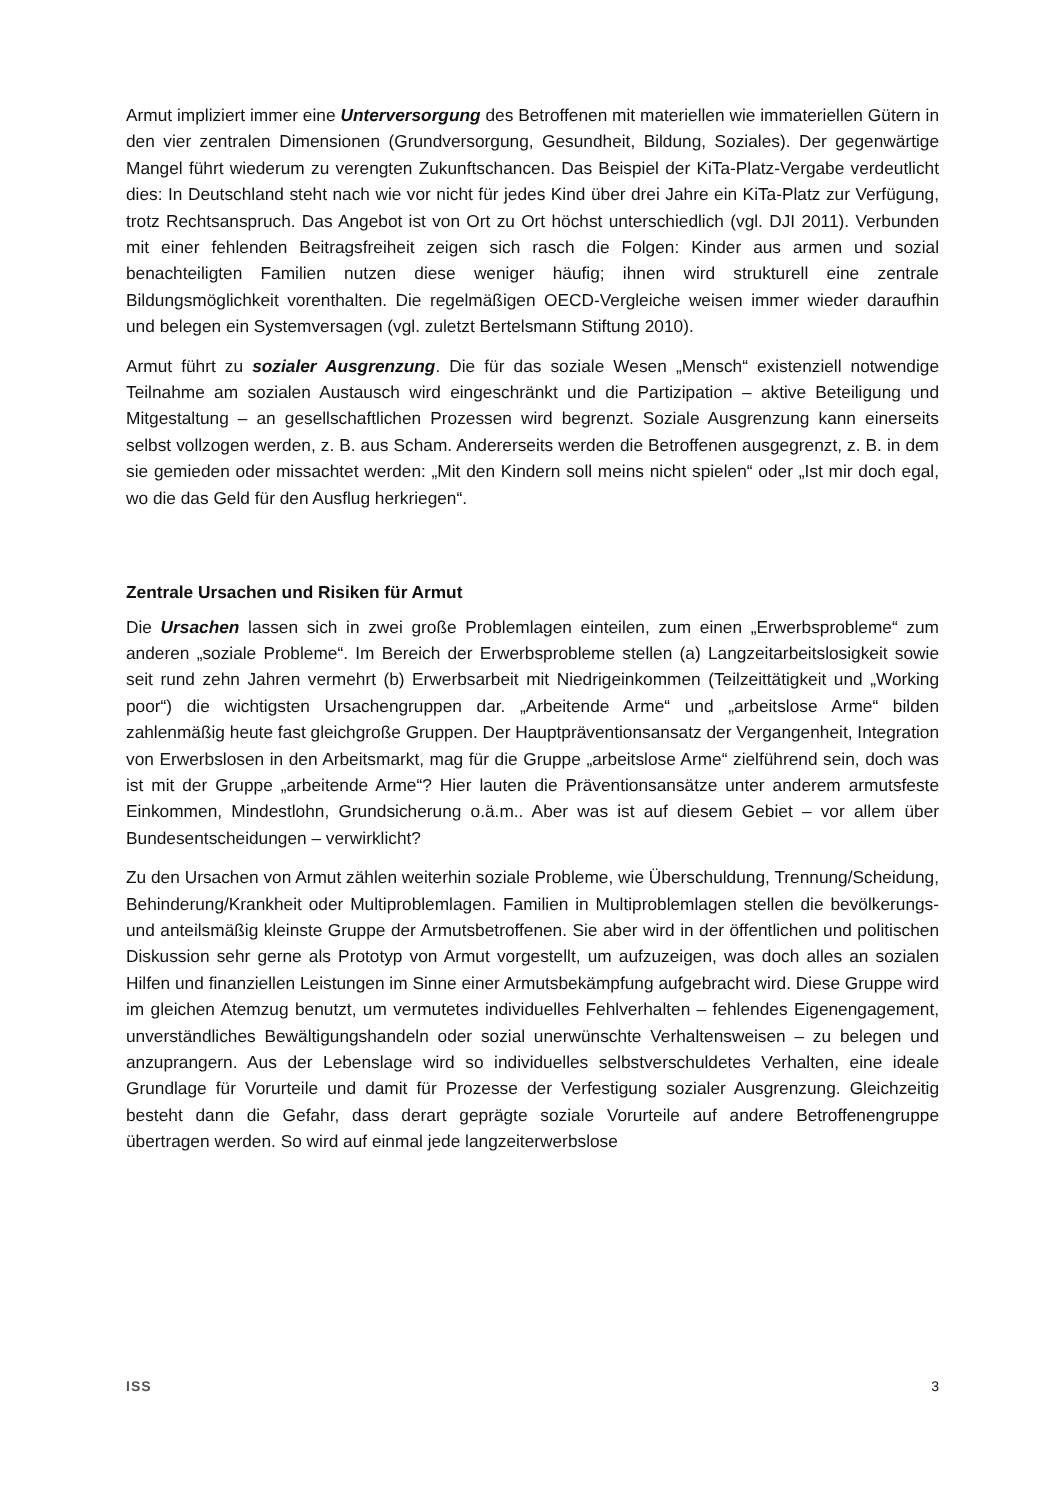Armut impliziert immer eine Unterversorgung des Betroffenen mit materiellen wie immateriellen Gütern in den vier zentralen Dimensionen (Grundversorgung, Gesundheit, Bildung, Soziales). Der gegenwärtige Mangel führt wiederum zu verengten Zukunftschancen. Das Beispiel der KiTa-Platz-Vergabe verdeutlicht dies: In Deutschland steht nach wie vor nicht für jedes Kind über drei Jahre ein KiTa-Platz zur Verfügung, trotz Rechtsanspruch. Das Angebot ist von Ort zu Ort höchst unterschiedlich (vgl. DJI 2011). Verbunden mit einer fehlenden Beitragsfreiheit zeigen sich rasch die Folgen: Kinder aus armen und sozial benachteiligten Familien nutzen diese weniger häufig; ihnen wird strukturell eine zentrale Bildungsmöglichkeit vorenthalten. Die regelmäßigen OECD-Vergleiche weisen immer wieder daraufhin und belegen ein Systemversagen (vgl. zuletzt Bertelsmann Stiftung 2010).
Armut führt zu sozialer Ausgrenzung. Die für das soziale Wesen „Mensch“ existenziell notwendige Teilnahme am sozialen Austausch wird eingeschränkt und die Partizipation – aktive Beteiligung und Mitgestaltung – an gesellschaftlichen Prozessen wird begrenzt. Soziale Ausgrenzung kann einerseits selbst vollzogen werden, z. B. aus Scham. Andererseits werden die Betroffenen ausgegrenzt, z. B. in dem sie gemieden oder missachtet werden: „Mit den Kindern soll meins nicht spielen“ oder „Ist mir doch egal, wo die das Geld für den Ausflug herkriegen“.
Zentrale Ursachen und Risiken für Armut
Die Ursachen lassen sich in zwei große Problemlagen einteilen, zum einen „Erwerbsprobleme“ zum anderen „soziale Probleme“. Im Bereich der Erwerbsprobleme stellen (a) Langzeitarbeitslosigkeit sowie seit rund zehn Jahren vermehrt (b) Erwerbsarbeit mit Niedrigeinkommen (Teilzeittätigkeit und „Working poor“) die wichtigsten Ursachengruppen dar. „Arbeitende Arme“ und „arbeitslose Arme“ bilden zahlenmäßig heute fast gleichgroße Gruppen. Der Hauptpräventionsansatz der Vergangenheit, Integration von Erwerbslosen in den Arbeitsmarkt, mag für die Gruppe „arbeitslose Arme“ zielführend sein, doch was ist mit der Gruppe „arbeitende Arme“? Hier lauten die Präventionsansätze unter anderem armutsfeste Einkommen, Mindestlohn, Grundsicherung o.ä.m.. Aber was ist auf diesem Gebiet – vor allem über Bundesentscheidungen – verwirklicht?
Zu den Ursachen von Armut zählen weiterhin soziale Probleme, wie Überschuldung, Trennung/Scheidung, Behinderung/Krankheit oder Multiproblemlagen. Familien in Multiproblemlagen stellen die bevölkerungs- und anteilsmäßig kleinste Gruppe der Armutsbetroffenen. Sie aber wird in der öffentlichen und politischen Diskussion sehr gerne als Prototyp von Armut vorgestellt, um aufzuzeigen, was doch alles an sozialen Hilfen und finanziellen Leistungen im Sinne einer Armutsbekämpfung aufgebracht wird. Diese Gruppe wird im gleichen Atemzug benutzt, um vermutetes individuelles Fehlverhalten – fehlendes Eigenengagement, unverständliches Bewältigungshandeln oder sozial unerwünschte Verhaltensweisen – zu belegen und anzuprangern. Aus der Lebenslage wird so individuelles selbstverschuldetes Verhalten, eine ideale Grundlage für Vorurteile und damit für Prozesse der Verfestigung sozialer Ausgrenzung. Gleichzeitig besteht dann die Gefahr, dass derart geprägte soziale Vorurteile auf andere Betroffenengruppe übertragen werden. So wird auf einmal jede langzeiterwerbslose
ISS 3